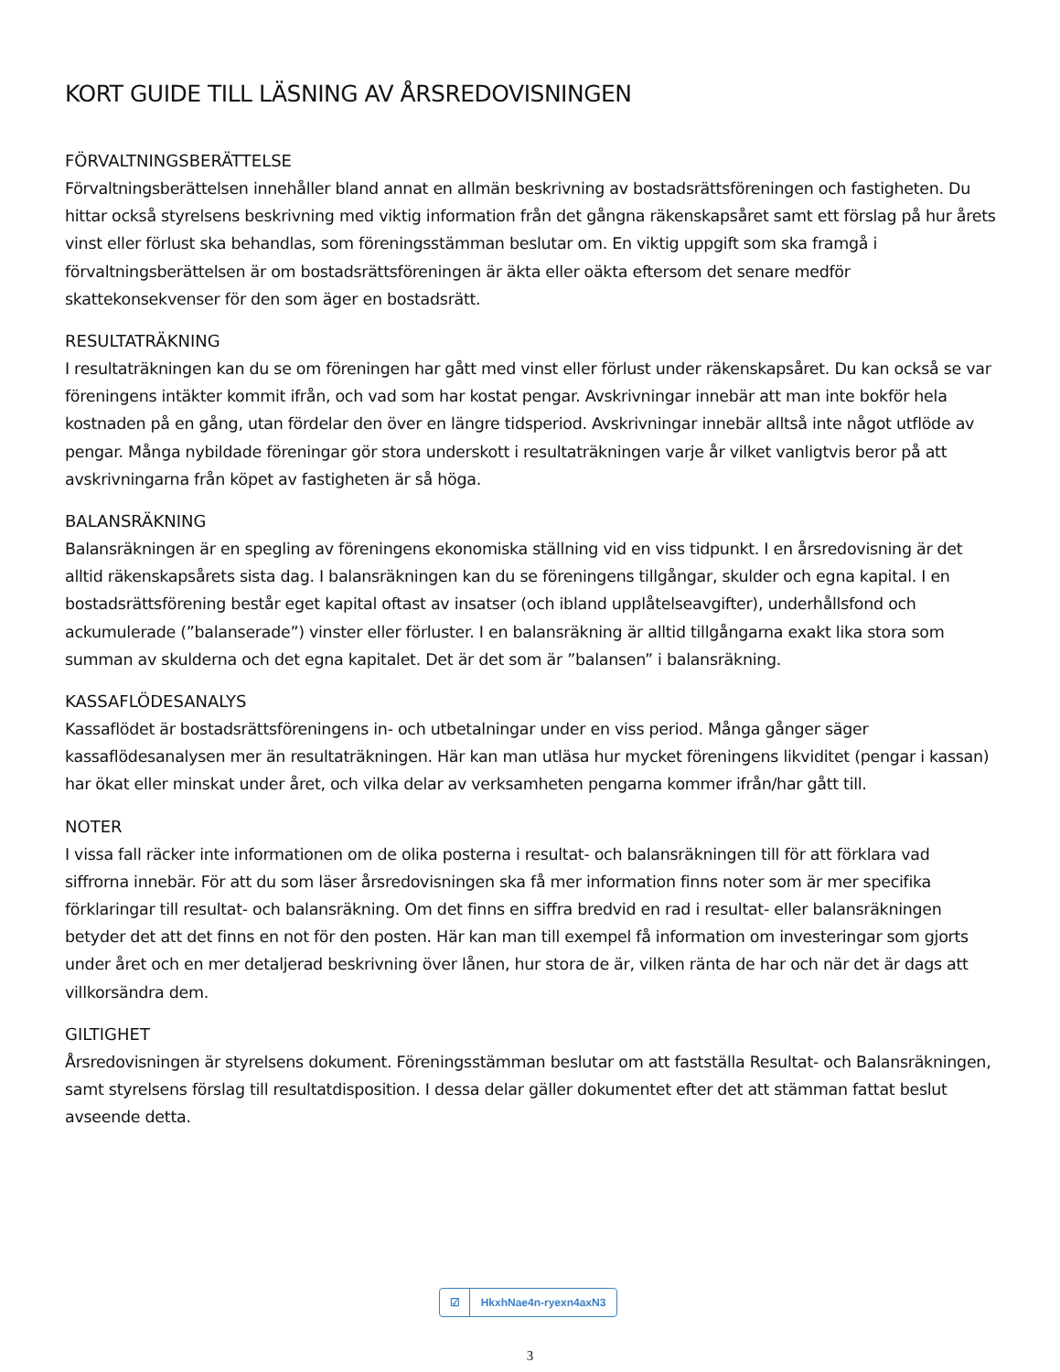KORT GUIDE TILL LÄSNING AV ÅRSREDOVISNINGEN
FÖRVALTNINGSBERÄTTELSE
Förvaltningsberättelsen innehåller bland annat en allmän beskrivning av bostadsrättsföreningen och fastigheten. Du hittar också styrelsens beskrivning med viktig information från det gångna räkenskapsåret samt ett förslag på hur årets vinst eller förlust ska behandlas, som föreningsstämman beslutar om. En viktig uppgift som ska framgå i förvaltningsberättelsen är om bostadsrättsföreningen är äkta eller oäkta eftersom det senare medför skattekonsekvenser för den som äger en bostadsrätt.
RESULTATRÄKNING
I resultaträkningen kan du se om föreningen har gått med vinst eller förlust under räkenskapsåret. Du kan också se var föreningens intäkter kommit ifrån, och vad som har kostat pengar. Avskrivningar innebär att man inte bokför hela kostnaden på en gång, utan fördelar den över en längre tidsperiod. Avskrivningar innebär alltså inte något utflöde av pengar. Många nybildade föreningar gör stora underskott i resultaträkningen varje år vilket vanligtvis beror på att avskrivningarna från köpet av fastigheten är så höga.
BALANSRÄKNING
Balansräkningen är en spegling av föreningens ekonomiska ställning vid en viss tidpunkt. I en årsredovisning är det alltid räkenskapsårets sista dag. I balansräkningen kan du se föreningens tillgångar, skulder och egna kapital. I en bostadsrättsförening består eget kapital oftast av insatser (och ibland upplåtelseavgifter), underhållsfond och ackumulerade (”balanserade”) vinster eller förluster. I en balansräkning är alltid tillgångarna exakt lika stora som summan av skulderna och det egna kapitalet. Det är det som är ”balansen” i balansräkning.
KASSAFLÖDESANALYS
Kassaflödet är bostadsrättsföreningens in- och utbetalningar under en viss period. Många gånger säger kassaflödesanalysen mer än resultaträkningen. Här kan man utläsa hur mycket föreningens likviditet (pengar i kassan) har ökat eller minskat under året, och vilka delar av verksamheten pengarna kommer ifrån/har gått till.
NOTER
I vissa fall räcker inte informationen om de olika posterna i resultat- och balansräkningen till för att förklara vad siffrorna innebär. För att du som läser årsredovisningen ska få mer information finns noter som är mer specifika förklaringar till resultat- och balansräkning. Om det finns en siffra bredvid en rad i resultat- eller balansräkningen betyder det att det finns en not för den posten. Här kan man till exempel få information om investeringar som gjorts under året och en mer detaljerad beskrivning över lånen, hur stora de är, vilken ränta de har och när det är dags att villkorsändra dem.
GILTIGHET
Årsredovisningen är styrelsens dokument. Föreningsstämman beslutar om att fastställa Resultat- och Balansräkningen, samt styrelsens förslag till resultatdisposition. I dessa delar gäller dokumentet efter det att stämman fattat beslut avseende detta.
☑ HkxhNae4n-ryexn4axN3
3